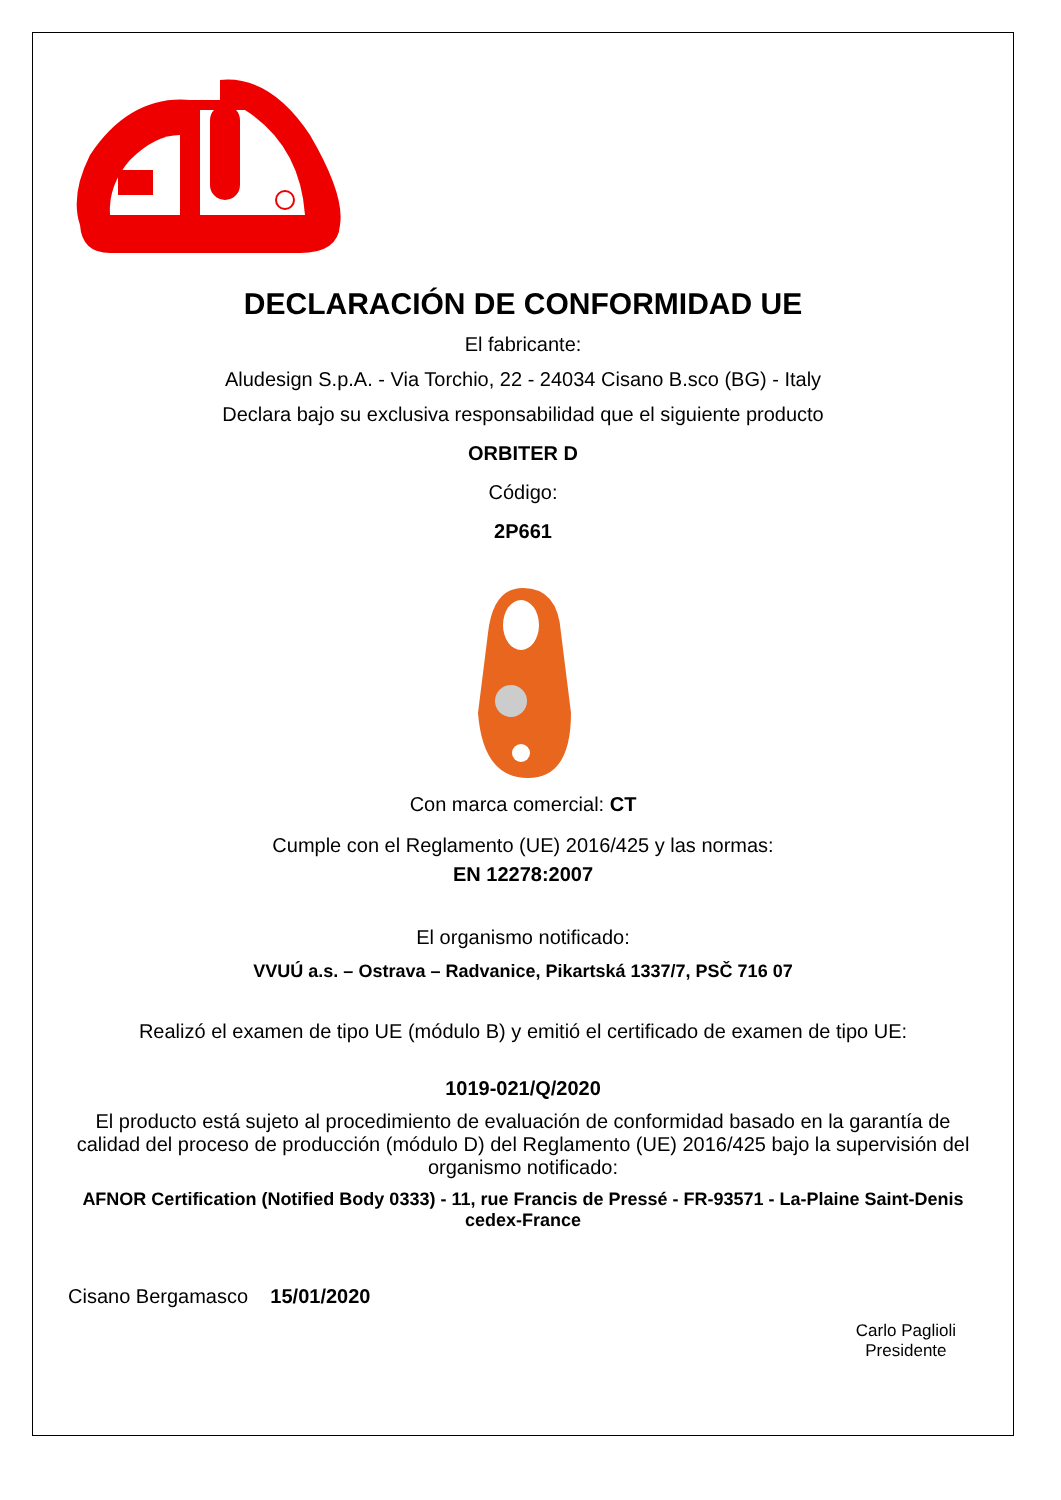DECLARACIÓN DE CONFORMIDAD UE
El fabricante:
Aludesign S.p.A. - Via Torchio, 22 - 24034 Cisano B.sco (BG) - Italy
Declara bajo su exclusiva responsabilidad que el siguiente producto
ORBITER D
Código:
2P661
Con marca comercial: CT
Cumple con el Reglamento (UE) 2016/425 y las normas:
EN 12278:2007
El organismo notificado:
VVUÚ a.s. – Ostrava – Radvanice, Pikartská 1337/7, PSČ 716 07
Realizó el examen de tipo UE (módulo B) y emitió el certificado de examen de tipo UE:
1019-021/Q/2020
El producto está sujeto al procedimiento de evaluación de conformidad basado en la garantía de calidad del proceso de producción (módulo D) del Reglamento (UE) 2016/425 bajo la supervisión del organismo notificado:
AFNOR Certification (Notified Body 0333) - 11, rue Francis de Pressé - FR-93571 - La-Plaine Saint-Denis cedex-France
Cisano Bergamasco 15/01/2020
Carlo Paglioli
Presidente